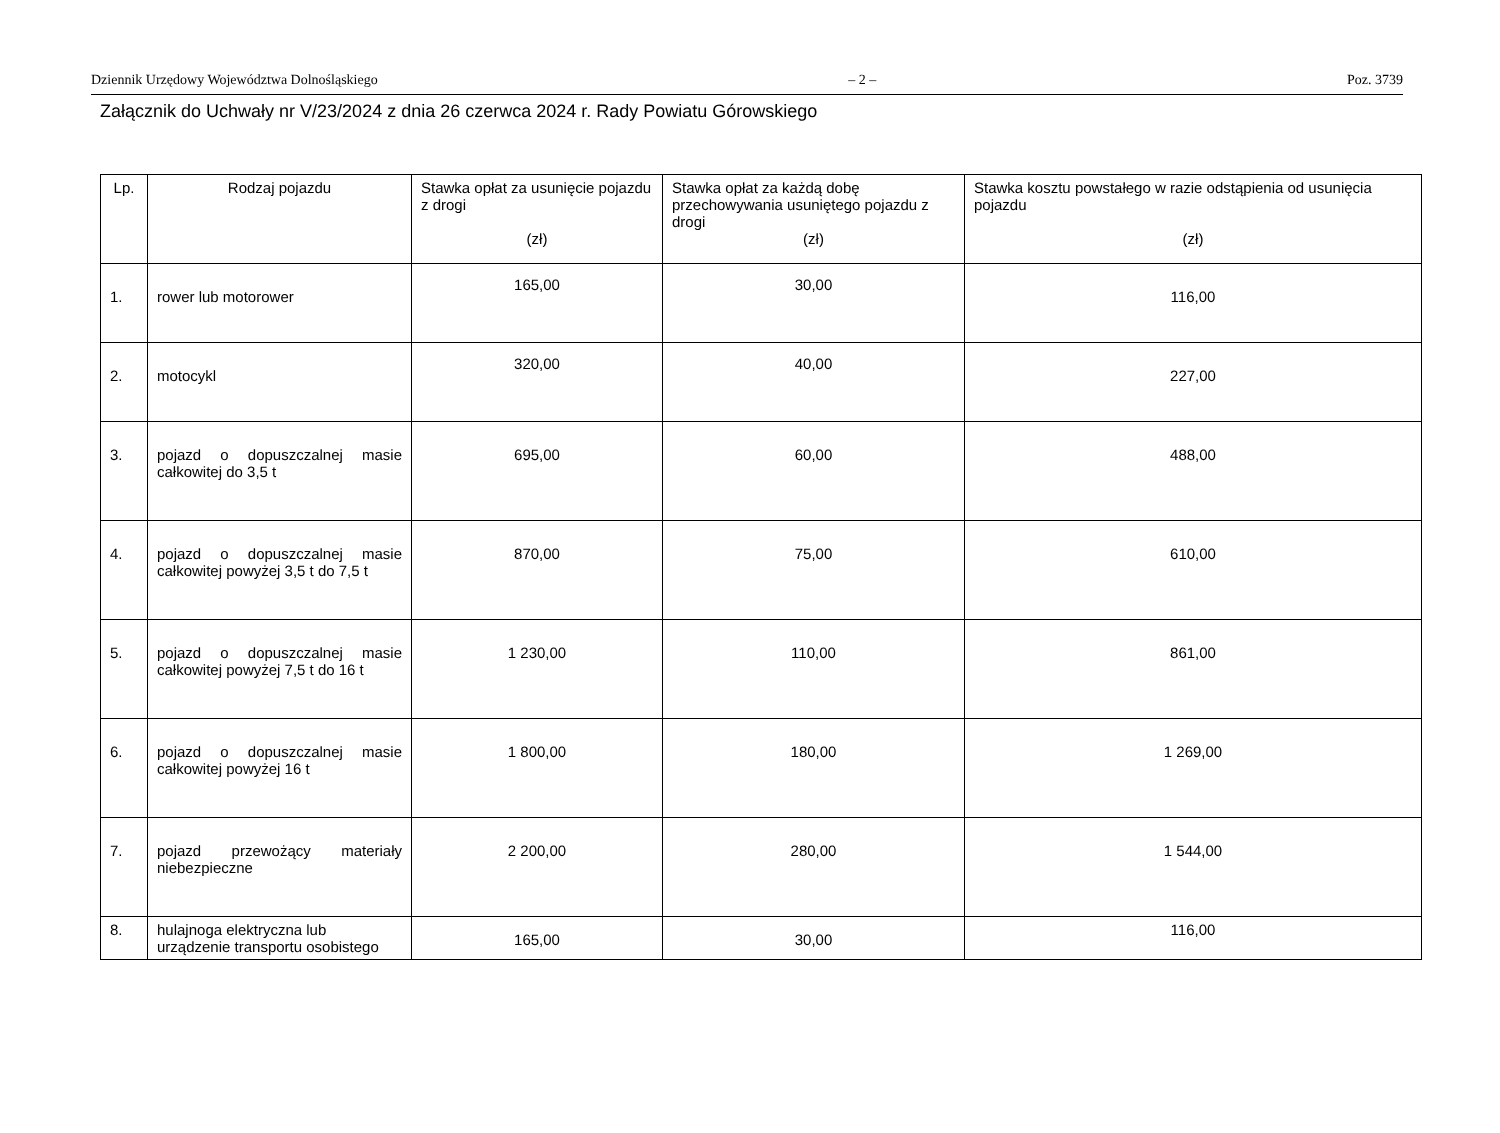Dziennik Urzędowy Województwa Dolnośląskiego – 2 – Poz. 3739
Załącznik do Uchwały nr V/23/2024 z dnia 26 czerwca 2024 r. Rady Powiatu Górowskiego
| Lp. | Rodzaj pojazdu | Stawka opłat za usunięcie pojazdu z drogi (zł) | Stawka opłat za każdą dobę przechowywania usuniętego pojazdu z drogi (zł) | Stawka kosztu powstałego w razie odstąpienia od usunięcia pojazdu (zł) |
| --- | --- | --- | --- | --- |
| 1. | rower lub motorower | 165,00 | 30,00 | 116,00 |
| 2. | motocykl | 320,00 | 40,00 | 227,00 |
| 3. | pojazd o dopuszczalnej masie całkowitej do 3,5 t | 695,00 | 60,00 | 488,00 |
| 4. | pojazd o dopuszczalnej masie całkowitej powyżej 3,5 t do 7,5 t | 870,00 | 75,00 | 610,00 |
| 5. | pojazd o dopuszczalnej masie całkowitej powyżej 7,5 t do 16 t | 1 230,00 | 110,00 | 861,00 |
| 6. | pojazd o dopuszczalnej masie całkowitej powyżej 16 t | 1 800,00 | 180,00 | 1 269,00 |
| 7. | pojazd przewożący materiały niebezpieczne | 2 200,00 | 280,00 | 1 544,00 |
| 8. | hulajnoga elektryczna lub urządzenie transportu osobistego | 165,00 | 30,00 | 116,00 |